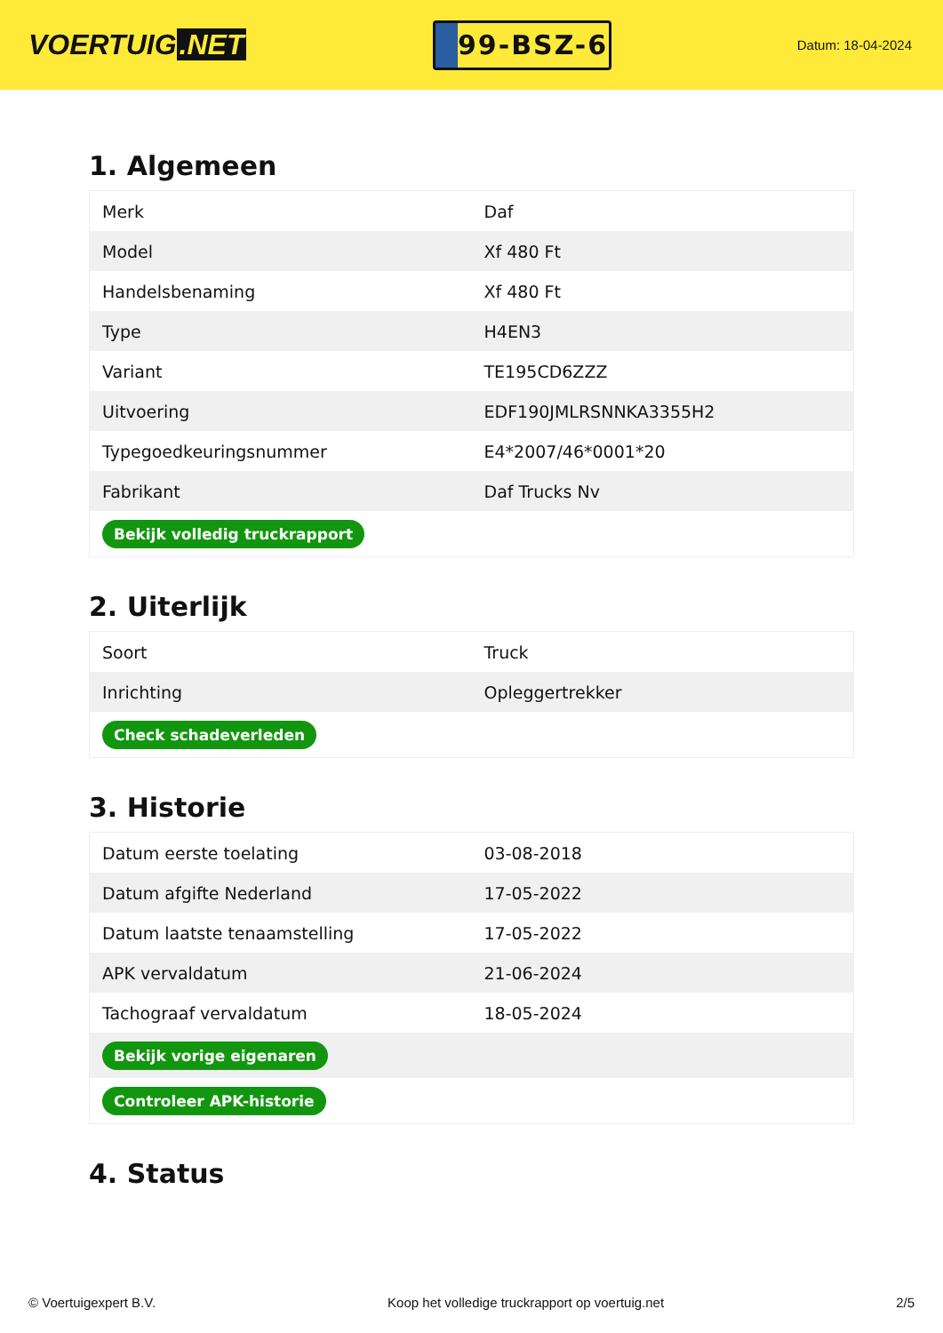VOERTUIG.NET
99-BSZ-6
Datum: 18-04-2024
1. Algemeen
| Merk | Daf |
| Model | Xf 480 Ft |
| Handelsbenaming | Xf 480 Ft |
| Type | H4EN3 |
| Variant | TE195CD6ZZZ |
| Uitvoering | EDF190JMLRSNNKA3355H2 |
| Typegoedkeuringsnummer | E4*2007/46*0001*20 |
| Fabrikant | Daf Trucks Nv |
| Bekijk volledig truckrapport | |
2. Uiterlijk
| Soort | Truck |
| Inrichting | Opleggertrekker |
| Check schadeverleden | |
3. Historie
| Datum eerste toelating | 03-08-2018 |
| Datum afgifte Nederland | 17-05-2022 |
| Datum laatste tenaamstelling | 17-05-2022 |
| APK vervaldatum | 21-06-2024 |
| Tachograaf vervaldatum | 18-05-2024 |
| Bekijk vorige eigenaren | |
| Controleer APK-historie | |
4. Status
© Voertuigexpert B.V. Koop het volledige truckrapport op voertuig.net 2/5